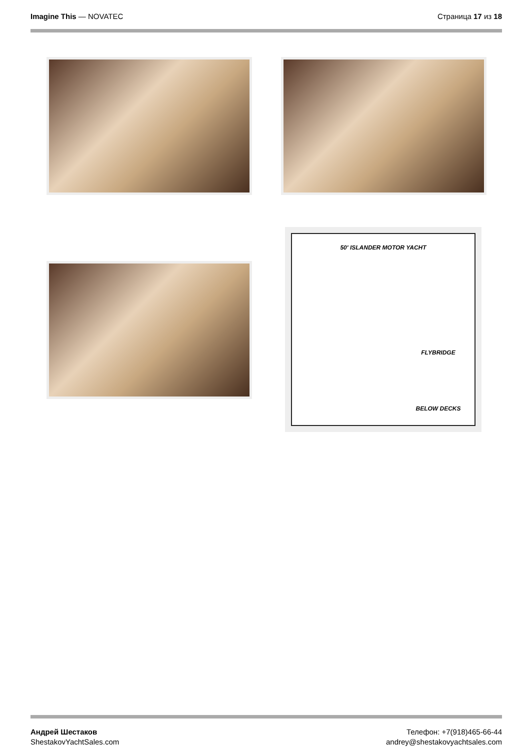Imagine This — NOVATEC Страница 17 из 18
50' ISLANDER MOTOR YACHT
FLYBRIDGE
BELOW DECKS
Андрей Шестаков
ShestakovYachtSales.com
Телефон: +7(918)465-66-44
andrey@shestakovyachtsales.com